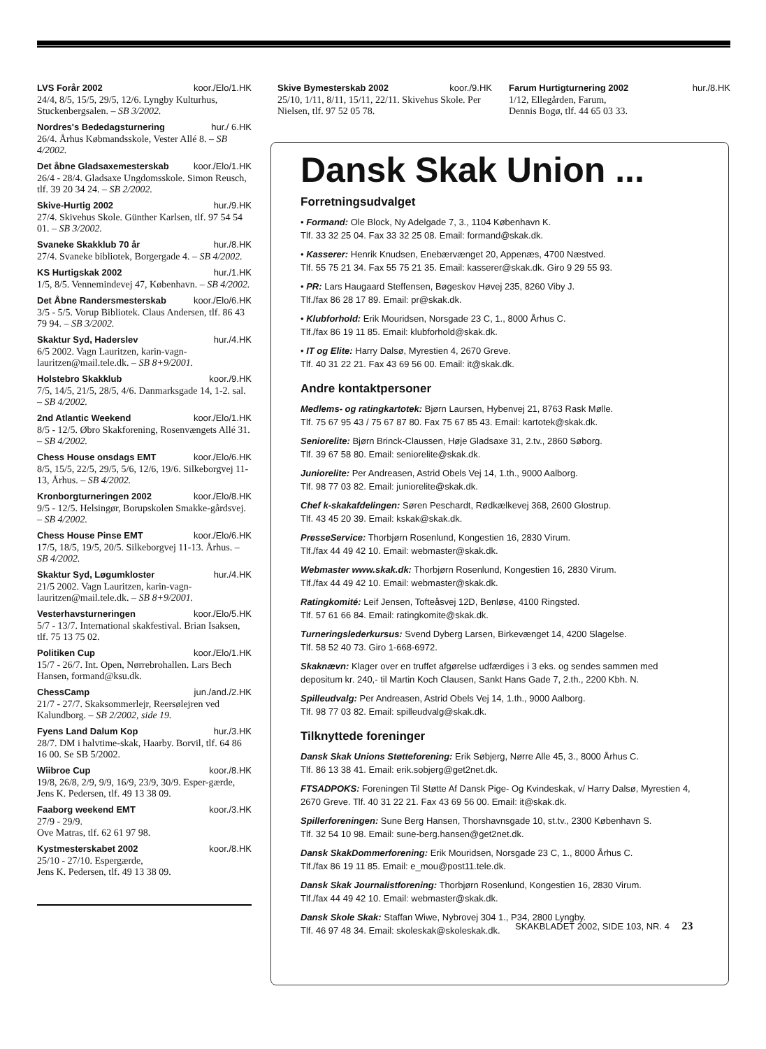LVS Forår 2002 koor./Elo/1.HK
24/4, 8/5, 15/5, 29/5, 12/6. Lyngby Kulturhus, Stuckenbergsalen. – SB 3/2002.
Nordres's Bededagsturnering hur./ 6.HK
26/4. Århus Købmandsskole, Vester Allé 8. – SB 4/2002.
Det åbne Gladsaxemesterskab koor./Elo/1.HK
26/4 - 28/4. Gladsaxe Ungdomsskole. Simon Reusch, tlf. 39 20 34 24. – SB 2/2002.
Skive-Hurtig 2002 hur./9.HK
27/4. Skivehus Skole. Günther Karlsen, tlf. 97 54 54 01. – SB 3/2002.
Svaneke Skakklub 70 år hur./8.HK
27/4. Svaneke bibliotek, Borgergade 4. – SB 4/2002.
KS Hurtigskak 2002 hur./1.HK
1/5, 8/5. Vennemindevej 47, København. – SB 4/2002.
Det Åbne Randersmesterskab koor./Elo/6.HK
3/5 - 5/5. Vorup Bibliotek. Claus Andersen, tlf. 86 43 79 94. – SB 3/2002.
Skaktur Syd, Haderslev hur./4.HK
6/5 2002. Vagn Lauritzen, karin-vagn-lauritzen@mail.tele.dk. – SB 8+9/2001.
Holstebro Skakklub koor./9.HK
7/5, 14/5, 21/5, 28/5, 4/6. Danmarksgade 14, 1-2. sal. – SB 4/2002.
2nd Atlantic Weekend koor./Elo/1.HK
8/5 - 12/5. Øbro Skakforening, Rosenvængets Allé 31. – SB 4/2002.
Chess House onsdags EMT koor./Elo/6.HK
8/5, 15/5, 22/5, 29/5, 5/6, 12/6, 19/6. Silkeborgvej 11-13, Århus. – SB 4/2002.
Kronborgturneringen 2002 koor./Elo/8.HK
9/5 - 12/5. Helsingør, Borupskolen Smakke-gårdsvej. – SB 4/2002.
Chess House Pinse EMT koor./Elo/6.HK
17/5, 18/5, 19/5, 20/5. Silkeborgvej 11-13. Århus. – SB 4/2002.
Skaktur Syd, Løgumkloster hur./4.HK
21/5 2002. Vagn Lauritzen, karin-vagn-lauritzen@mail.tele.dk. – SB 8+9/2001.
Vesterhavsturneringen koor./Elo/5.HK
5/7 - 13/7. International skakfestival. Brian Isaksen, tlf. 75 13 75 02.
Politiken Cup koor./Elo/1.HK
15/7 - 26/7. Int. Open, Nørrebrohallen. Lars Bech Hansen, formand@ksu.dk.
ChessCamp jun./and./2.HK
21/7 - 27/7. Skaksommerlejr, Reersølejren ved Kalundborg. – SB 2/2002, side 19.
Fyens Land Dalum Kop hur./3.HK
28/7. DM i halvtime-skak, Haarby. Borvil, tlf. 64 86 16 00. Se SB 5/2002.
Wiibroe Cup koor./8.HK
19/8, 26/8, 2/9, 9/9, 16/9, 23/9, 30/9. Esper-gærde, Jens K. Pedersen, tlf. 49 13 38 09.
Faaborg weekend EMT koor./3.HK
27/9 - 29/9.
Ove Matras, tlf. 62 61 97 98.
Kystmesterskabet 2002 koor./8.HK
25/10 - 27/10. Espergærde,
Jens K. Pedersen, tlf. 49 13 38 09.
Skive Bymesterskab 2002 koor./9.HK
25/10, 1/11, 8/11, 15/11, 22/11. Skivehus Skole. Per Nielsen, tlf. 97 52 05 78.
Farum Hurtigturnering 2002 hur./8.HK
1/12, Ellegården, Farum,
Dennis Bogø, tlf. 44 65 03 33.
Dansk Skak Union ...
Forretningsudvalget
• Formand: Ole Block, Ny Adelgade 7, 3., 1104 København K.
Tlf. 33 32 25 04. Fax 33 32 25 08. Email: formand@skak.dk.
• Kasserer: Henrik Knudsen, Enebærvænget 20, Appenæs, 4700 Næstved.
Tlf. 55 75 21 34. Fax 55 75 21 35. Email: kasserer@skak.dk. Giro 9 29 55 93.
• PR: Lars Haugaard Steffensen, Bøgeskov Høvej 235, 8260 Viby J.
Tlf./fax 86 28 17 89. Email: pr@skak.dk.
• Klubforhold: Erik Mouridsen, Norsgade 23 C, 1., 8000 Århus C.
Tlf./fax 86 19 11 85. Email: klubforhold@skak.dk.
• IT og Elite: Harry Dalsø, Myrestien 4, 2670 Greve.
Tlf. 40 31 22 21. Fax 43 69 56 00. Email: it@skak.dk.
Andre kontaktpersoner
Medlems- og ratingkartotek: Bjørn Laursen, Hybenvej 21, 8763 Rask Mølle.
Tlf. 75 67 95 43 / 75 67 87 80. Fax 75 67 85 43. Email: kartotek@skak.dk.
Seniorelite: Bjørn Brinck-Claussen, Høje Gladsaxe 31, 2.tv., 2860 Søborg.
Tlf. 39 67 58 80. Email: seniorelite@skak.dk.
Juniorelite: Per Andreasen, Astrid Obels Vej 14, 1.th., 9000 Aalborg.
Tlf. 98 77 03 82. Email: juniorelite@skak.dk.
Chef k-skakafdelingen: Søren Peschardt, Rødkælkevej 368, 2600 Glostrup.
Tlf. 43 45 20 39. Email: kskak@skak.dk.
PresseService: Thorbjørn Rosenlund, Kongestien 16, 2830 Virum.
Tlf./fax 44 49 42 10. Email: webmaster@skak.dk.
Webmaster www.skak.dk: Thorbjørn Rosenlund, Kongestien 16, 2830 Virum.
Tlf./fax 44 49 42 10. Email: webmaster@skak.dk.
Ratingkomité: Leif Jensen, Tofteåsvej 12D, Benløse, 4100 Ringsted.
Tlf. 57 61 66 84. Email: ratingkomite@skak.dk.
Turneringslederkursus: Svend Dyberg Larsen, Birkevænget 14, 4200 Slagelse.
Tlf. 58 52 40 73. Giro 1-668-6972.
Skaknævn: Klager over en truffet afgørelse udfærdiges i 3 eks. og sendes sammen med depositum kr. 240,- til Martin Koch Clausen, Sankt Hans Gade 7, 2.th., 2200 Kbh. N.
Spilleudvalg: Per Andreasen, Astrid Obels Vej 14, 1.th., 9000 Aalborg.
Tlf. 98 77 03 82. Email: spilleudvalg@skak.dk.
Tilknyttede foreninger
Dansk Skak Unions Støtteforening: Erik Søbjerg, Nørre Alle 45, 3., 8000 Århus C.
Tlf. 86 13 38 41. Email: erik.sobjerg@get2net.dk.
FTSADPOKS: Foreningen Til Støtte Af Dansk Pige- Og Kvindeskak, v/ Harry Dalsø, Myrestien 4, 2670 Greve. Tlf. 40 31 22 21. Fax 43 69 56 00. Email: it@skak.dk.
Spillerforeningen: Sune Berg Hansen, Thorshavnsgade 10, st.tv., 2300 København S.
Tlf. 32 54 10 98. Email: sune-berg.hansen@get2net.dk.
Dansk SkakDommerforening: Erik Mouridsen, Norsgade 23 C, 1., 8000 Århus C.
Tlf./fax 86 19 11 85. Email: e_mou@post11.tele.dk.
Dansk Skak Journalistforening: Thorbjørn Rosenlund, Kongestien 16, 2830 Virum.
Tlf./fax 44 49 42 10. Email: webmaster@skak.dk.
Dansk Skole Skak: Staffan Wiwe, Nybrovej 304 1., P34, 2800 Lyngby.
Tlf. 46 97 48 34. Email: skoleskak@skoleskak.dk.
SKAKBLADET 2002, SIDE 103, NR. 4 23